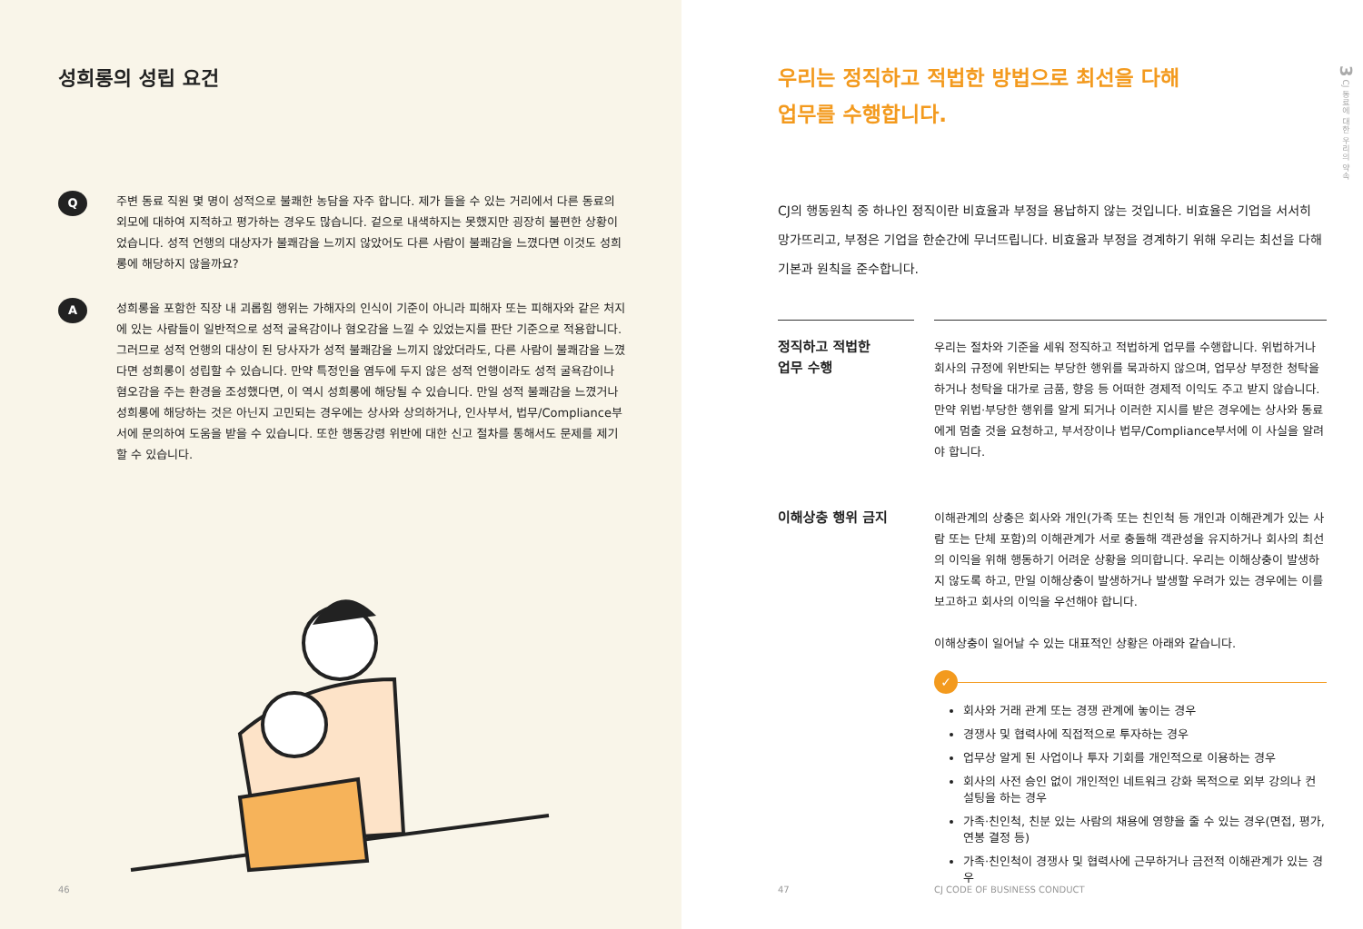성희롱의 성립 요건
Q
주변 동료 직원 몇 명이 성적으로 불쾌한 농담을 자주 합니다. 제가 들을 수 있는 거리에서 다른 동료의 외모에 대하여 지적하고 평가하는 경우도 많습니다. 겉으로 내색하지는 못했지만 굉장히 불편한 상황이었습니다. 성적 언행의 대상자가 불쾌감을 느끼지 않았어도 다른 사람이 불쾌감을 느꼈다면 이것도 성희롱에 해당하지 않을까요?
A
성희롱을 포함한 직장 내 괴롭힘 행위는 가해자의 인식이 기준이 아니라 피해자 또는 피해자와 같은 처지에 있는 사람들이 일반적으로 성적 굴욕감이나 혐오감을 느낄 수 있었는지를 판단 기준으로 적용합니다. 그러므로 성적 언행의 대상이 된 당사자가 성적 불쾌감을 느끼지 않았더라도, 다른 사람이 불쾌감을 느꼈다면 성희롱이 성립할 수 있습니다. 만약 특정인을 염두에 두지 않은 성적 언행이라도 성적 굴욕감이나 혐오감을 주는 환경을 조성했다면, 이 역시 성희롱에 해당될 수 있습니다. 만일 성적 불쾌감을 느꼈거나 성희롱에 해당하는 것은 아닌지 고민되는 경우에는 상사와 상의하거나, 인사부서, 법무/Compliance부서에 문의하여 도움을 받을 수 있습니다. 또한 행동강령 위반에 대한 신고 절차를 통해서도 문제를 제기할 수 있습니다.
46
우리는 정직하고 적법한 방법으로 최선을 다해
업무를 수행합니다.
CJ의 행동원칙 중 하나인 정직이란 비효율과 부정을 용납하지 않는 것입니다. 비효율은 기업을 서서히 망가뜨리고, 부정은 기업을 한순간에 무너뜨립니다. 비효율과 부정을 경계하기 위해 우리는 최선을 다해 기본과 원칙을 준수합니다.
정직하고 적법한
업무 수행
우리는 절차와 기준을 세워 정직하고 적법하게 업무를 수행합니다. 위법하거나 회사의 규정에 위반되는 부당한 행위를 묵과하지 않으며, 업무상 부정한 청탁을 하거나 청탁을 대가로 금품, 향응 등 어떠한 경제적 이익도 주고 받지 않습니다. 만약 위법·부당한 행위를 알게 되거나 이러한 지시를 받은 경우에는 상사와 동료에게 멈출 것을 요청하고, 부서장이나 법무/Compliance부서에 이 사실을 알려야 합니다.
이해상충 행위 금지
이해관계의 상충은 회사와 개인(가족 또는 친인척 등 개인과 이해관계가 있는 사람 또는 단체 포함)의 이해관계가 서로 충돌해 객관성을 유지하거나 회사의 최선의 이익을 위해 행동하기 어려운 상황을 의미합니다. 우리는 이해상충이 발생하지 않도록 하고, 만일 이해상충이 발생하거나 발생할 우려가 있는 경우에는 이를 보고하고 회사의 이익을 우선해야 합니다.
이해상충이 일어날 수 있는 대표적인 상황은 아래와 같습니다.
✓
회사와 거래 관계 또는 경쟁 관계에 놓이는 경우
경쟁사 및 협력사에 직접적으로 투자하는 경우
업무상 알게 된 사업이나 투자 기회를 개인적으로 이용하는 경우
회사의 사전 승인 없이 개인적인 네트워크 강화 목적으로 외부 강의나 컨설팅을 하는 경우
가족·친인척, 친분 있는 사람의 채용에 영향을 줄 수 있는 경우(면접, 평가, 연봉 결정 등)
가족·친인척이 경쟁사 및 협력사에 근무하거나 금전적 이해관계가 있는 경우
3 CJ 동료에 대한 우리의 약속
47 CJ CODE OF BUSINESS CONDUCT